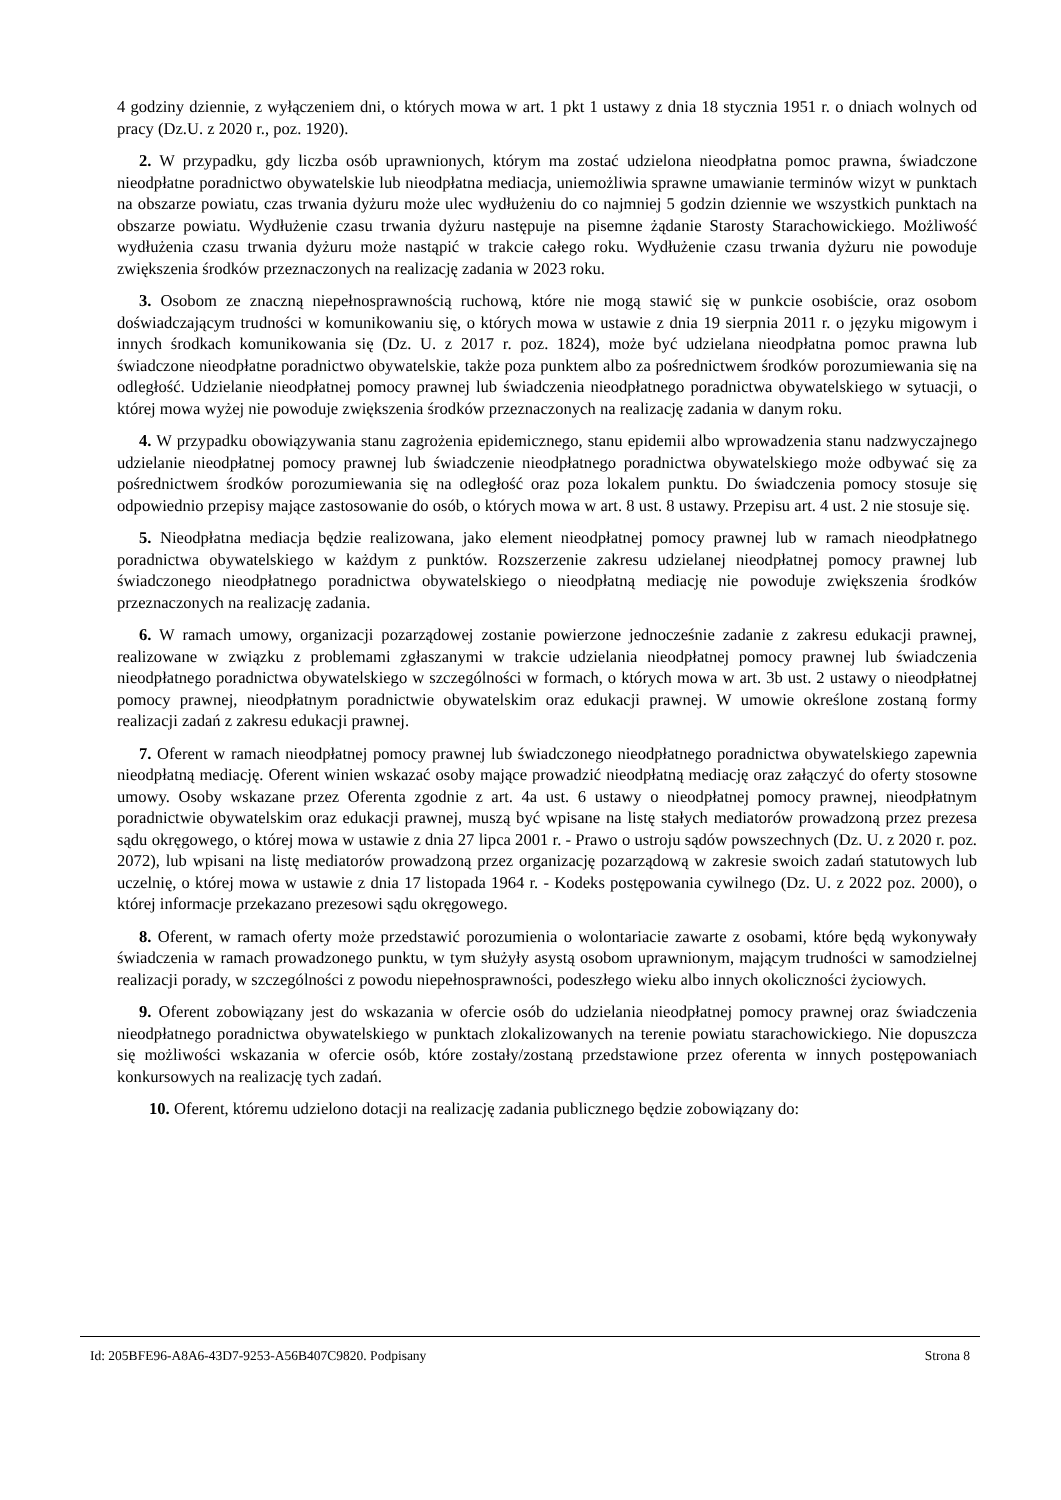4 godziny dziennie, z wyłączeniem dni, o których mowa w art. 1 pkt 1 ustawy z dnia 18 stycznia 1951 r. o dniach wolnych od pracy (Dz.U. z 2020 r., poz. 1920).
2. W przypadku, gdy liczba osób uprawnionych, którym ma zostać udzielona nieodpłatna pomoc prawna, świadczone nieodpłatne poradnictwo obywatelskie lub nieodpłatna mediacja, uniemożliwia sprawne umawianie terminów wizyt w punktach na obszarze powiatu, czas trwania dyżuru może ulec wydłużeniu do co najmniej 5 godzin dziennie we wszystkich punktach na obszarze powiatu. Wydłużenie czasu trwania dyżuru następuje na pisemne żądanie Starosty Starachowickiego. Możliwość wydłużenia czasu trwania dyżuru może nastąpić w trakcie całego roku. Wydłużenie czasu trwania dyżuru nie powoduje zwiększenia środków przeznaczonych na realizację zadania w 2023 roku.
3. Osobom ze znaczną niepełnosprawnością ruchową, które nie mogą stawić się w punkcie osobiście, oraz osobom doświadczającym trudności w komunikowaniu się, o których mowa w ustawie z dnia 19 sierpnia 2011 r. o języku migowym i innych środkach komunikowania się (Dz. U. z 2017 r. poz. 1824), może być udzielana nieodpłatna pomoc prawna lub świadczone nieodpłatne poradnictwo obywatelskie, także poza punktem albo za pośrednictwem środków porozumiewania się na odległość. Udzielanie nieodpłatnej pomocy prawnej lub świadczenia nieodpłatnego poradnictwa obywatelskiego w sytuacji, o której mowa wyżej nie powoduje zwiększenia środków przeznaczonych na realizację zadania w danym roku.
4. W przypadku obowiązywania stanu zagrożenia epidemicznego, stanu epidemii albo wprowadzenia stanu nadzwyczajnego udzielanie nieodpłatnej pomocy prawnej lub świadczenie nieodpłatnego poradnictwa obywatelskiego może odbywać się za pośrednictwem środków porozumiewania się na odległość oraz poza lokalem punktu. Do świadczenia pomocy stosuje się odpowiednio przepisy mające zastosowanie do osób, o których mowa w art. 8 ust. 8 ustawy. Przepisu art. 4 ust. 2 nie stosuje się.
5. Nieodpłatna mediacja będzie realizowana, jako element nieodpłatnej pomocy prawnej lub w ramach nieodpłatnego poradnictwa obywatelskiego w każdym z punktów. Rozszerzenie zakresu udzielanej nieodpłatnej pomocy prawnej lub świadczonego nieodpłatnego poradnictwa obywatelskiego o nieodpłatną mediację nie powoduje zwiększenia środków przeznaczonych na realizację zadania.
6. W ramach umowy, organizacji pozarządowej zostanie powierzone jednocześnie zadanie z zakresu edukacji prawnej, realizowane w związku z problemami zgłaszanymi w trakcie udzielania nieodpłatnej pomocy prawnej lub świadczenia nieodpłatnego poradnictwa obywatelskiego w szczególności w formach, o których mowa w art. 3b ust. 2 ustawy o nieodpłatnej pomocy prawnej, nieodpłatnym poradnictwie obywatelskim oraz edukacji prawnej. W umowie określone zostaną formy realizacji zadań z zakresu edukacji prawnej.
7. Oferent w ramach nieodpłatnej pomocy prawnej lub świadczonego nieodpłatnego poradnictwa obywatelskiego zapewnia nieodpłatną mediację. Oferent winien wskazać osoby mające prowadzić nieodpłatną mediację oraz załączyć do oferty stosowne umowy. Osoby wskazane przez Oferenta zgodnie z art. 4a ust. 6 ustawy o nieodpłatnej pomocy prawnej, nieodpłatnym poradnictwie obywatelskim oraz edukacji prawnej, muszą być wpisane na listę stałych mediatorów prowadzoną przez prezesa sądu okręgowego, o której mowa w ustawie z dnia 27 lipca 2001 r. - Prawo o ustroju sądów powszechnych (Dz. U. z 2020 r. poz. 2072), lub wpisani na listę mediatorów prowadzoną przez organizację pozarządową w zakresie swoich zadań statutowych lub uczelnię, o której mowa w ustawie z dnia 17 listopada 1964 r. - Kodeks postępowania cywilnego (Dz. U. z 2022 poz. 2000), o której informacje przekazano prezesowi sądu okręgowego.
8. Oferent, w ramach oferty może przedstawić porozumienia o wolontariacie zawarte z osobami, które będą wykonywały świadczenia w ramach prowadzonego punktu, w tym służyły asystą osobom uprawnionym, mającym trudności w samodzielnej realizacji porady, w szczególności z powodu niepełnosprawności, podeszłego wieku albo innych okoliczności życiowych.
9. Oferent zobowiązany jest do wskazania w ofercie osób do udzielania nieodpłatnej pomocy prawnej oraz świadczenia nieodpłatnego poradnictwa obywatelskiego w punktach zlokalizowanych na terenie powiatu starachowickiego. Nie dopuszcza się możliwości wskazania w ofercie osób, które zostały/zostaną przedstawione przez oferenta w innych postępowaniach konkursowych na realizację tych zadań.
10. Oferent, któremu udzielono dotacji na realizację zadania publicznego będzie zobowiązany do:
Id: 205BFE96-A8A6-43D7-9253-A56B407C9820. Podpisany Strona 8